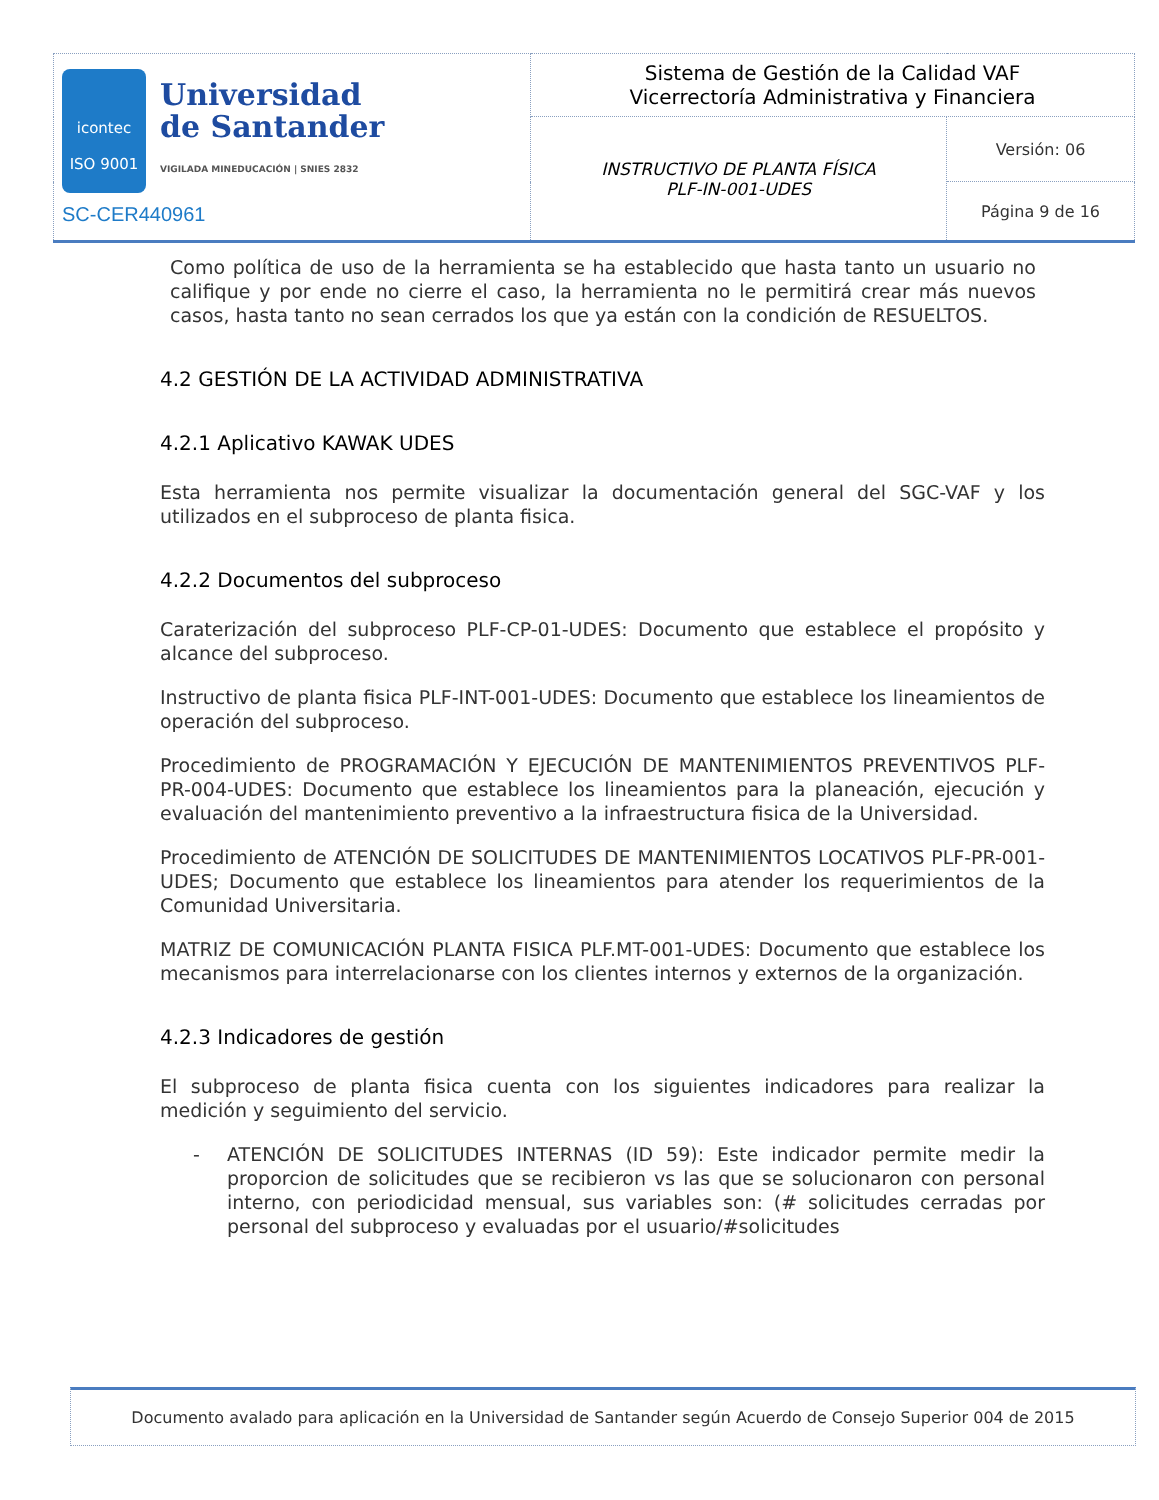| icontec ISO 9001 Universidad de Santander VIGILADA MINEDUCACIÓN / SNIES 2832 SC-CER440961 | Sistema de Gestión de la Calidad VAF Vicerrectoría Administrativa y Financiera | |
| | INSTRUCTIVO DE PLANTA FÍSICA PLF-IN-001-UDES | Versión: 06 |
| | | Página 9 de 16 |
Como política de uso de la herramienta se ha establecido que hasta tanto un usuario no califique y por ende no cierre el caso, la herramienta no le permitirá crear más nuevos casos, hasta tanto no sean cerrados los que ya están con la condición de RESUELTOS.
4.2 GESTIÓN DE LA ACTIVIDAD ADMINISTRATIVA
4.2.1 Aplicativo KAWAK UDES
Esta herramienta nos permite visualizar la documentación general del SGC-VAF y los utilizados en el subproceso de planta fisica.
4.2.2 Documentos del subproceso
Caraterización del subproceso PLF-CP-01-UDES: Documento que establece el propósito y alcance del subproceso.
Instructivo de planta fisica PLF-INT-001-UDES: Documento que establece los lineamientos de operación del subproceso.
Procedimiento de PROGRAMACIÓN Y EJECUCIÓN DE MANTENIMIENTOS PREVENTIVOS PLF-PR-004-UDES: Documento que establece los lineamientos para la planeación, ejecución y evaluación del mantenimiento preventivo a la infraestructura fisica de la Universidad.
Procedimiento de ATENCIÓN DE SOLICITUDES DE MANTENIMIENTOS LOCATIVOS PLF-PR-001-UDES; Documento que establece los lineamientos para atender los requerimientos de la Comunidad Universitaria.
MATRIZ DE COMUNICACIÓN PLANTA FISICA PLF.MT-001-UDES: Documento que establece los mecanismos para interrelacionarse con los clientes internos y externos de la organización.
4.2.3 Indicadores de gestión
El subproceso de planta fisica cuenta con los siguientes indicadores para realizar la medición y seguimiento del servicio.
- ATENCIÓN DE SOLICITUDES INTERNAS (ID 59): Este indicador permite medir la proporcion de solicitudes que se recibieron vs las que se solucionaron con personal interno, con periodicidad mensual, sus variables son: (# solicitudes cerradas por personal del subproceso y evaluadas por el usuario/#solicitudes
Documento avalado para aplicación en la Universidad de Santander según Acuerdo de Consejo Superior 004 de 2015